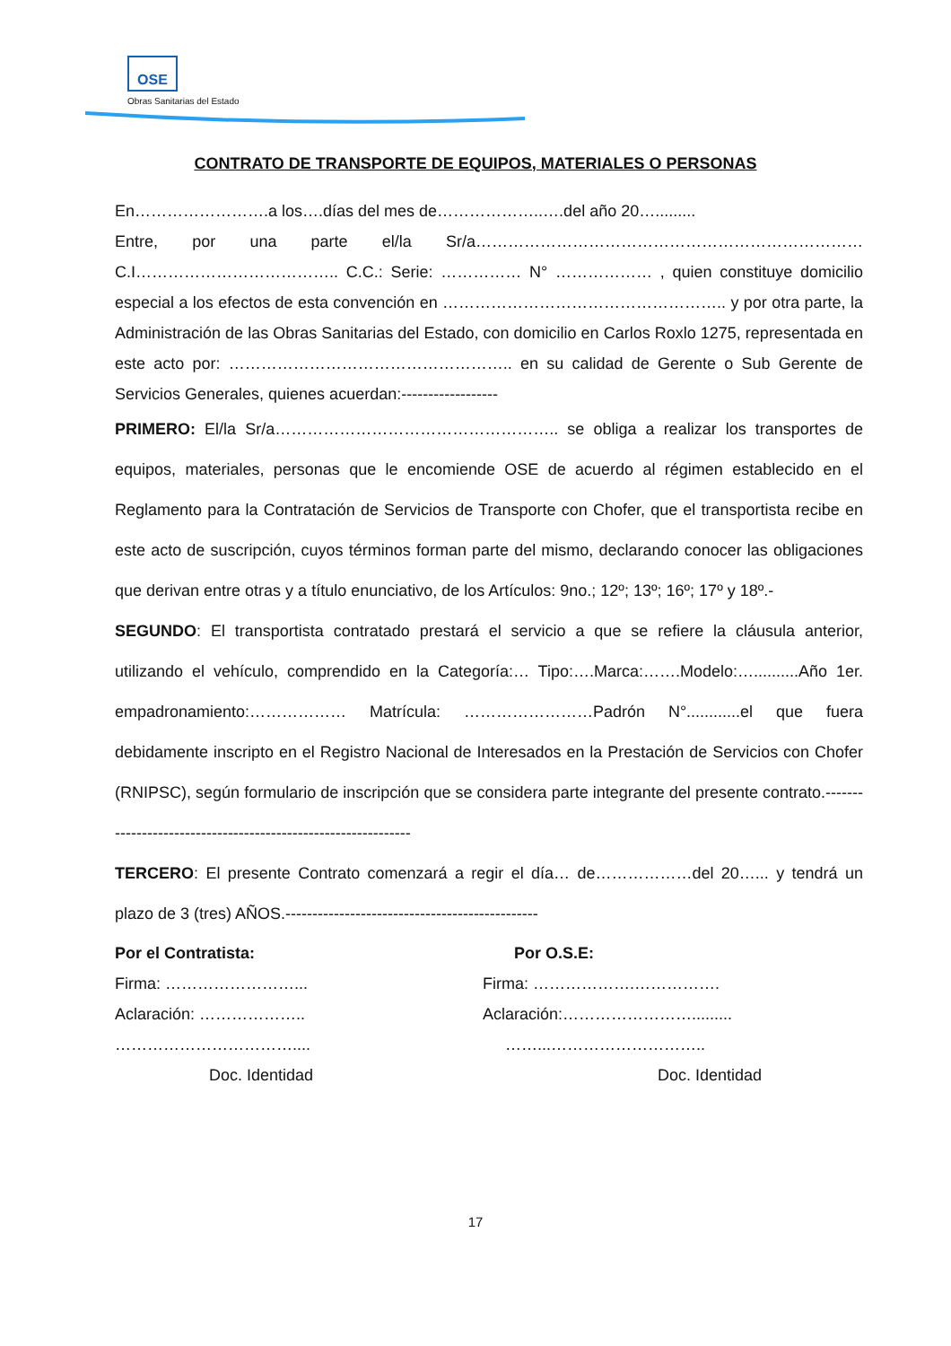OSE
Obras Sanitarias del Estado
CONTRATO DE TRANSPORTE DE EQUIPOS, MATERIALES O PERSONAS
En…………………….a los….días del mes de………………..….del año 20….........
Entre, por una parte el/la Sr/a……………………………………………………………… C.I……………………………….. C.C.: Serie: …………… N° ……………… , quien constituye domicilio especial a los efectos de esta convención en …………………………………………….. y por otra parte, la Administración de las Obras Sanitarias del Estado, con domicilio en Carlos Roxlo 1275, representada en este acto por: …………………………………………….. en su calidad de Gerente o Sub Gerente de Servicios Generales, quienes acuerdan:------------------
PRIMERO: El/la Sr/a…………………………………………….. se obliga a realizar los transportes de equipos, materiales, personas que le encomiende OSE de acuerdo al régimen establecido en el Reglamento para la Contratación de Servicios de Transporte con Chofer, que el transportista recibe en este acto de suscripción, cuyos términos forman parte del mismo, declarando conocer las obligaciones que derivan entre otras y a título enunciativo, de los Artículos: 9no.; 12º; 13º; 16º; 17º y 18º.-
SEGUNDO: El transportista contratado prestará el servicio a que se refiere la cláusula anterior, utilizando el vehículo, comprendido en la Categoría:… Tipo:….Marca:…….Modelo:…..........Año 1er. empadronamiento:……………… Matrícula: ……………………Padrón N°............el que fuera debidamente inscripto en el Registro Nacional de Interesados en la Prestación de Servicios con Chofer (RNIPSC), según formulario de inscripción que se considera parte integrante del presente contrato.--------------------------------------------------------------
TERCERO: El presente Contrato comenzará a regir el día… de………………del 20…... y tendrá un plazo de 3 (tres) AÑOS.-----------------------------------------------
Por el Contratista:
Firma: ……………………...
Aclaración: ………………..
……………………………....
Doc. Identidad
Por O.S.E:
Firma: ……………….…………….
Aclaración:…………………….........
……...………………………..
Doc. Identidad
17